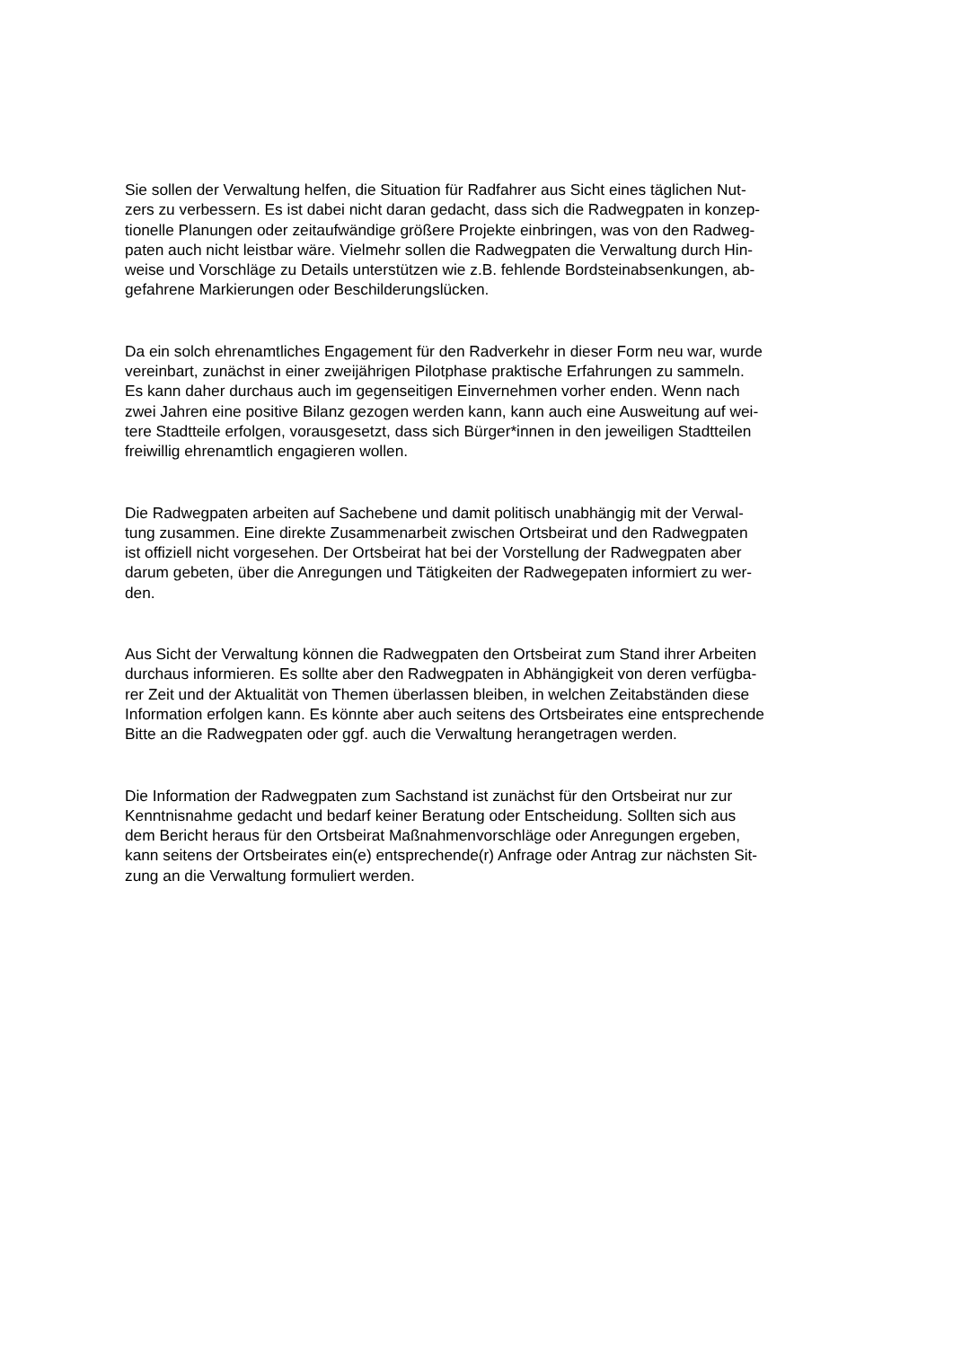Sie sollen der Verwaltung helfen, die Situation für Radfahrer aus Sicht eines täglichen Nut-
zers zu verbessern. Es ist dabei nicht daran gedacht, dass sich die Radwegpaten in konzep-
tionelle Planungen oder zeitaufwändige größere Projekte einbringen, was von den Radweg-
paten auch nicht leistbar wäre. Vielmehr sollen die Radwegpaten die Verwaltung durch Hin-
weise und Vorschläge zu Details unterstützen wie z.B. fehlende Bordsteinabsenkungen, ab-
gefahrene Markierungen oder Beschilderungslücken.
Da ein solch ehrenamtliches Engagement für den Radverkehr in dieser Form neu war, wurde
vereinbart, zunächst in einer zweijährigen Pilotphase praktische Erfahrungen zu sammeln.
Es kann daher durchaus auch im gegenseitigen Einvernehmen vorher enden. Wenn nach
zwei Jahren eine positive Bilanz gezogen werden kann, kann auch eine Ausweitung auf wei-
tere Stadtteile erfolgen, vorausgesetzt, dass sich Bürger*innen in den jeweiligen Stadtteilen
freiwillig ehrenamtlich engagieren wollen.
Die Radwegpaten arbeiten auf Sachebene und damit politisch unabhängig mit der Verwal-
tung zusammen. Eine direkte Zusammenarbeit zwischen Ortsbeirat und den Radwegpaten
ist offiziell nicht vorgesehen. Der Ortsbeirat hat bei der Vorstellung der Radwegpaten aber
darum gebeten, über die Anregungen und Tätigkeiten der Radwegepaten informiert zu wer-
den.
Aus Sicht der Verwaltung können die Radwegpaten den Ortsbeirat zum Stand ihrer Arbeiten
durchaus informieren. Es sollte aber den Radwegpaten in Abhängigkeit von deren verfügba-
rer Zeit und der Aktualität von Themen überlassen bleiben, in welchen Zeitabständen diese
Information erfolgen kann. Es könnte aber auch seitens des Ortsbeirates eine entsprechende
Bitte an die Radwegpaten oder ggf. auch die Verwaltung herangetragen werden.
Die Information der Radwegpaten zum Sachstand ist zunächst für den Ortsbeirat nur zur
Kenntnisnahme gedacht und bedarf keiner Beratung oder Entscheidung. Sollten sich aus
dem Bericht heraus für den Ortsbeirat Maßnahmenvorschläge oder Anregungen ergeben,
kann seitens der Ortsbeirates ein(e) entsprechende(r) Anfrage oder Antrag zur nächsten Sit-
zung an die Verwaltung formuliert werden.